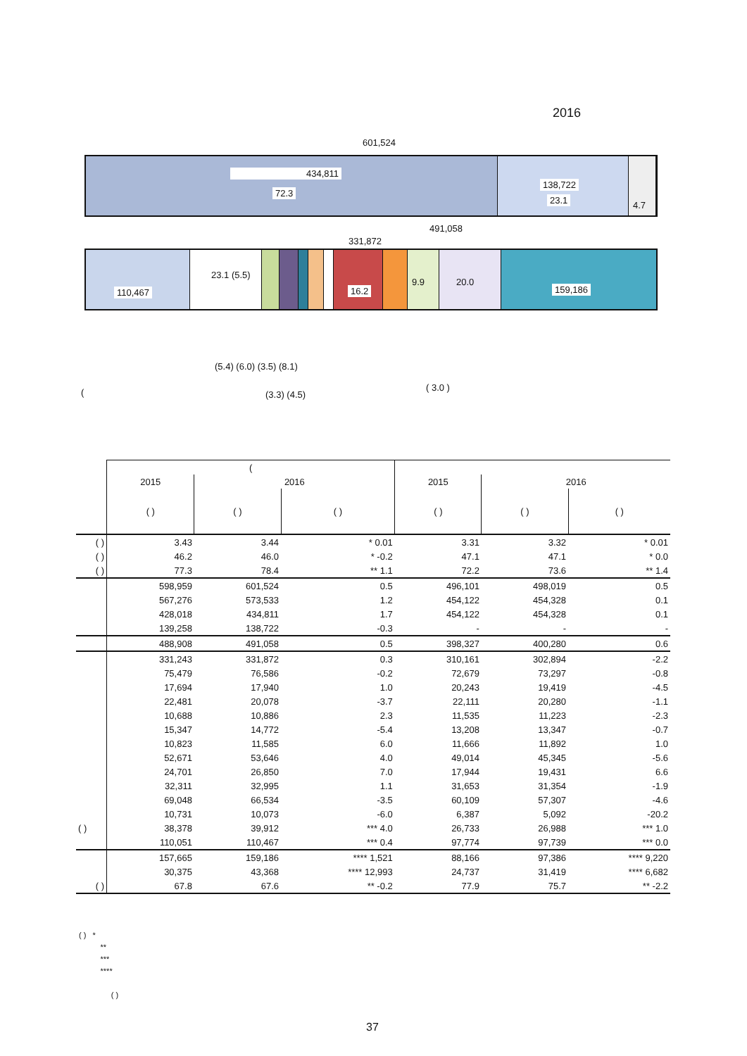2016
601,524
434,811
72.3
138,722
23.1
4.7
491,058
331,872
110,467
23.1 (5.5)
16.2
9.9
20.0
159,186
(5.4) (6.0) (3.5) (8.1)
(3.3) (4.5)
( 3.0 )
(
| | ( | | | | | |
| --- | --- | --- | --- | --- | --- | --- |
| | 2015 | 2016 | | 2015 | 2016 | |
| | ( ) | ( ) | ( ) | ( ) | ( ) | ( ) |
| ( ) | 3.43 | 3.44 | * 0.01 | 3.31 | 3.32 | * 0.01 |
| ( ) | 46.2 | 46.0 | * -0.2 | 47.1 | 47.1 | * 0.0 |
| ( ) | 77.3 | 78.4 | ** 1.1 | 72.2 | 73.6 | ** 1.4 |
| | 598,959 | 601,524 | 0.5 | 496,101 | 498,019 | 0.5 |
| | 567,276 | 573,533 | 1.2 | 454,122 | 454,328 | 0.1 |
| | 428,018 | 434,811 | 1.7 | 454,122 | 454,328 | 0.1 |
| | 139,258 | 138,722 | -0.3 | - | - | - |
| | 488,908 | 491,058 | 0.5 | 398,327 | 400,280 | 0.6 |
| | 331,243 | 331,872 | 0.3 | 310,161 | 302,894 | -2.2 |
| | 75,479 | 76,586 | -0.2 | 72,679 | 73,297 | -0.8 |
| | 17,694 | 17,940 | 1.0 | 20,243 | 19,419 | -4.5 |
| | 22,481 | 20,078 | -3.7 | 22,111 | 20,280 | -1.1 |
| | 10,688 | 10,886 | 2.3 | 11,535 | 11,223 | -2.3 |
| | 15,347 | 14,772 | -5.4 | 13,208 | 13,347 | -0.7 |
| | 10,823 | 11,585 | 6.0 | 11,666 | 11,892 | 1.0 |
| | 52,671 | 53,646 | 4.0 | 49,014 | 45,345 | -5.6 |
| | 24,701 | 26,850 | 7.0 | 17,944 | 19,431 | 6.6 |
| | 32,311 | 32,995 | 1.1 | 31,653 | 31,354 | -1.9 |
| | 69,048 | 66,534 | -3.5 | 60,109 | 57,307 | -4.6 |
| | 10,731 | 10,073 | -6.0 | 6,387 | 5,092 | -20.2 |
| ( ) | 38,378 | 39,912 | *** 4.0 | 26,733 | 26,988 | *** 1.0 |
| | 110,051 | 110,467 | *** 0.4 | 97,774 | 97,739 | *** 0.0 |
| | 157,665 | 159,186 | **** 1,521 | 88,166 | 97,386 | **** 9,220 |
| | 30,375 | 43,368 | **** 12,993 | 24,737 | 31,419 | **** 6,682 |
| ( ) | 67.8 | 67.6 | ** -0.2 | 77.9 | 75.7 | ** -2.2 |
( ) *
**
***
****
( )
37